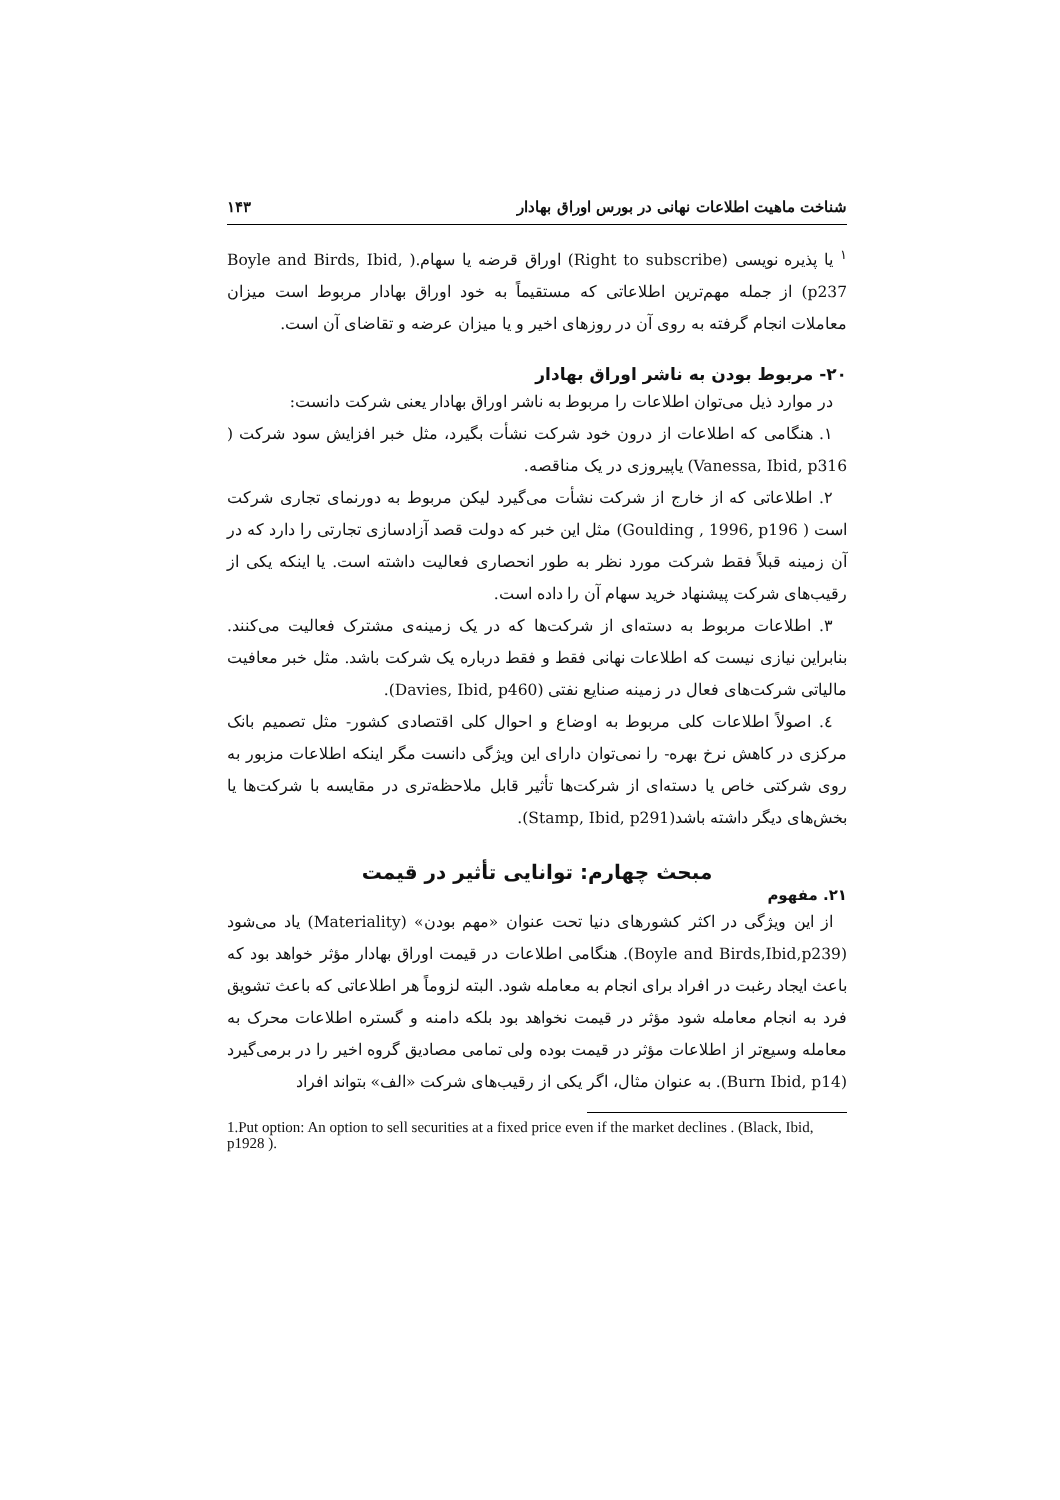شناخت ماهیت اطلاعات نهانی در بورس اوراق بهادار ۱۴۳
<sup>۱</sup> یا پذیره نویسی (Right to subscribe) اوراق قرضه یا سهام.( Boyle and Birds, Ibid, p237) از جمله مهم‌ترین اطلاعاتی که مستقیماً به خود اوراق بهادار مربوط است میزان معاملات انجام گرفته به روی آن در روزهای اخیر و یا میزان عرضه و تقاضای آن است.
۲۰- مربوط بودن به ناشر اوراق بهادار
در موارد ذیل می‌توان اطلاعات را مربوط به ناشر اوراق بهادار یعنی شرکت دانست:
۱. هنگامی که اطلاعات از درون خود شرکت نشأت بگیرد، مثل خبر افزایش سود شرکت ( Vanessa, Ibid, p316) یاپیروزی در یک مناقصه.
۲. اطلاعاتی که از خارج از شرکت نشأت می‌گیرد لیکن مربوط به دورنمای تجاری شرکت است ( Goulding , 1996, p196) مثل این خبر که دولت قصد آزادسازی تجارتی را دارد که در آن زمینه قبلاً فقط شرکت مورد نظر به طور انحصاری فعالیت داشته است. یا اینکه یکی از رقیب‌های شرکت پیشنهاد خرید سهام آن را داده است.
۳. اطلاعات مربوط به دسته‌ای از شرکت‌ها که در یک زمینه‌ی مشترک فعالیت می‌کنند. بنابراین نیازی نیست که اطلاعات نهانی فقط و فقط درباره یک شرکت باشد. مثل خبر معافیت مالیاتی شرکت‌های فعال در زمینه صنایع نفتی (Davies, Ibid, p460).
٤. اصولاً اطلاعات کلی مربوط به اوضاع و احوال کلی اقتصادی کشور- مثل تصمیم بانک مرکزی در کاهش نرخ بهره- را نمی‌توان دارای این ویژگی دانست مگر اینکه اطلاعات مزبور به روی شرکتی خاص یا دسته‌ای از شرکت‌ها تأثیر قابل ملاحظه‌تری در مقایسه با شرکت‌ها یا بخش‌های دیگر داشته باشد(Stamp, Ibid, p291).
مبحث چهارم: توانایی تأثیر در قیمت
۲۱. مفهوم
از این ویژگی در اکثر کشورهای دنیا تحت عنوان «مهم بودن» (Materiality) یاد می‌شود (Boyle and Birds,Ibid,p239). هنگامی اطلاعات در قیمت اوراق بهادار مؤثر خواهد بود که باعث ایجاد رغبت در افراد برای انجام به معامله شود. البته لزوماً هر اطلاعاتی که باعث تشویق فرد به انجام معامله شود مؤثر در قیمت نخواهد بود بلکه دامنه و گستره اطلاعات محرک به معامله وسیع‌تر از اطلاعات مؤثر در قیمت بوده ولی تمامی مصادیق گروه اخیر را در برمی‌گیرد (Burn Ibid, p14). به عنوان مثال، اگر یکی از رقیب‌های شرکت «الف» بتواند افراد
1.Put option: An option to sell securities at a fixed price even if the market declines . (Black, Ibid, p1928 ).